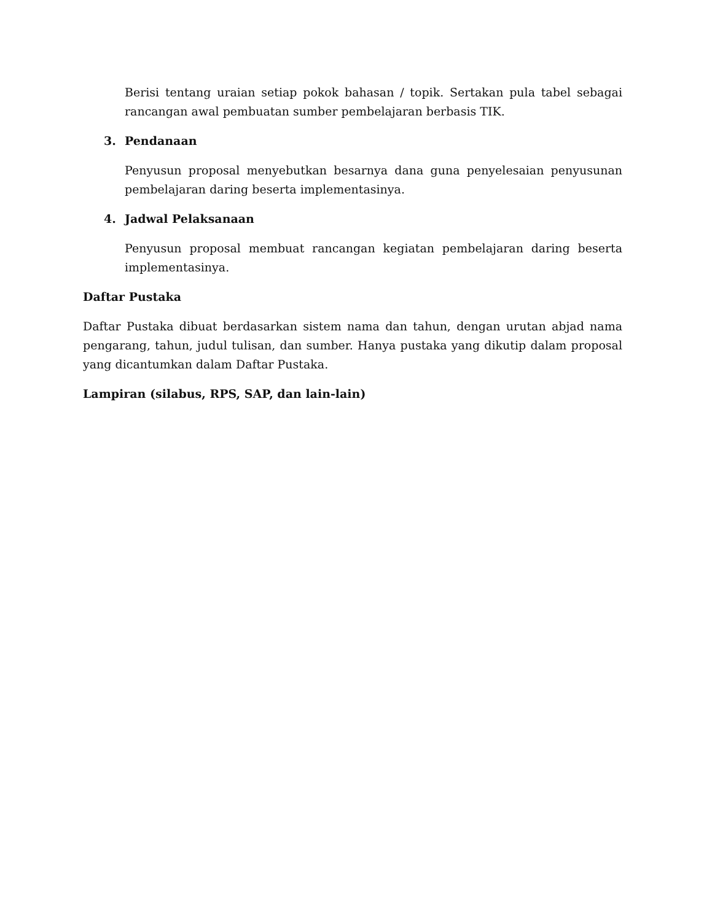Berisi tentang uraian setiap pokok bahasan / topik. Sertakan pula tabel sebagai rancangan awal pembuatan sumber pembelajaran berbasis TIK.
3. Pendanaan
Penyusun proposal menyebutkan besarnya dana guna penyelesaian penyusunan pembelajaran daring beserta implementasinya.
4. Jadwal Pelaksanaan
Penyusun proposal membuat rancangan kegiatan pembelajaran daring beserta implementasinya.
Daftar Pustaka
Daftar Pustaka dibuat berdasarkan sistem nama dan tahun, dengan urutan abjad nama pengarang, tahun, judul tulisan, dan sumber. Hanya pustaka yang dikutip dalam proposal yang dicantumkan dalam Daftar Pustaka.
Lampiran (silabus, RPS, SAP, dan lain-lain)